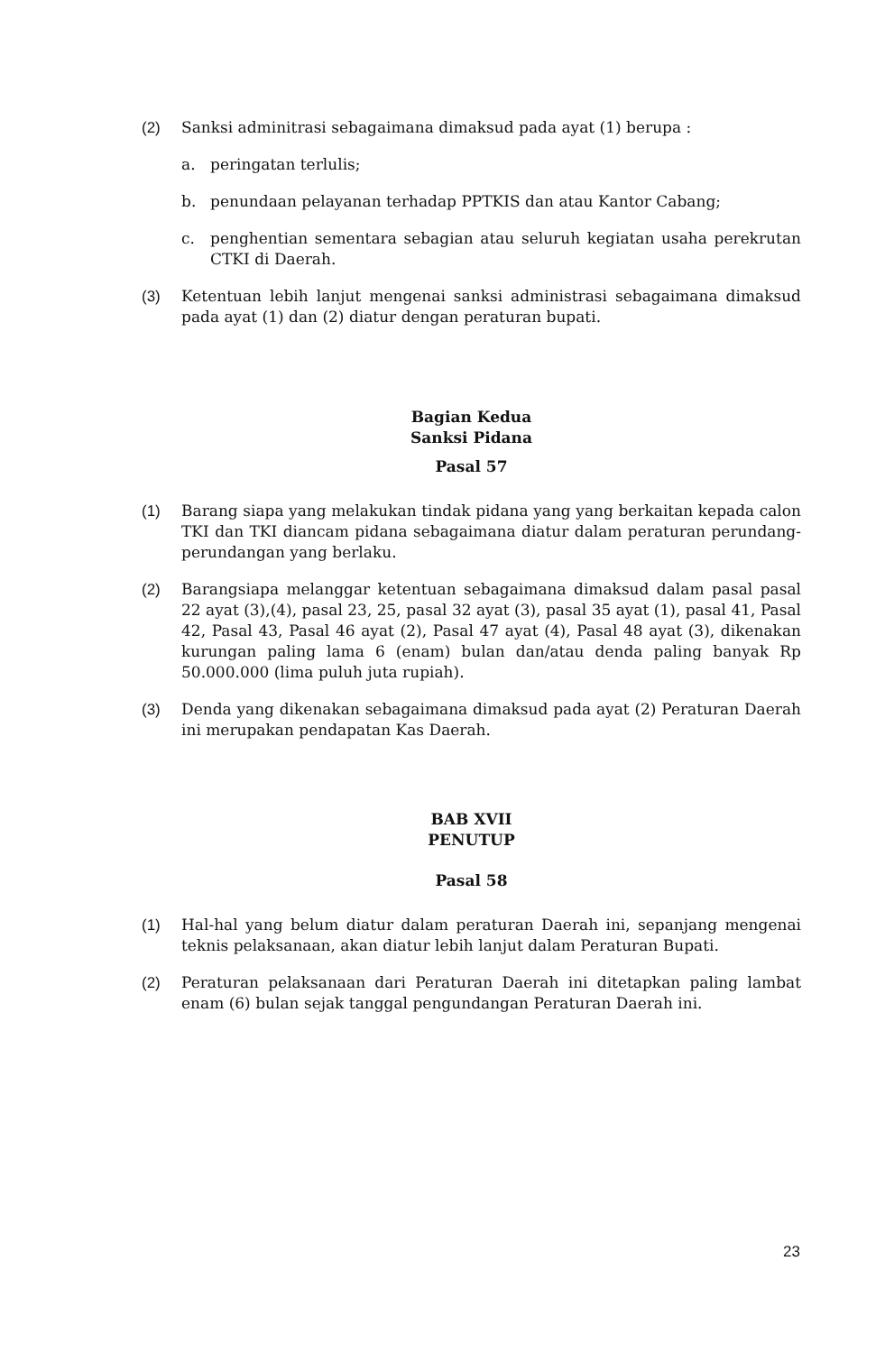(2) Sanksi adminitrasi sebagaimana dimaksud pada ayat (1) berupa :
a. peringatan terlulis;
b. penundaan pelayanan terhadap PPTKIS dan atau Kantor Cabang;
c. penghentian sementara sebagian atau seluruh kegiatan usaha perekrutan CTKI di Daerah.
(3) Ketentuan lebih lanjut mengenai sanksi administrasi sebagaimana dimaksud pada ayat (1) dan (2) diatur dengan peraturan bupati.
Bagian Kedua
Sanksi Pidana
Pasal 57
(1) Barang siapa yang melakukan tindak pidana yang yang berkaitan kepada calon TKI dan TKI diancam pidana sebagaimana diatur dalam peraturan perundang-perundangan yang berlaku.
(2) Barangsiapa melanggar ketentuan sebagaimana dimaksud dalam pasal pasal 22 ayat (3),(4), pasal 23, 25, pasal 32 ayat (3), pasal 35 ayat (1), pasal 41, Pasal 42, Pasal 43, Pasal 46 ayat (2), Pasal 47 ayat (4), Pasal 48 ayat (3), dikenakan kurungan paling lama 6 (enam) bulan dan/atau denda paling banyak Rp 50.000.000 (lima puluh juta rupiah).
(3) Denda yang dikenakan sebagaimana dimaksud pada ayat (2) Peraturan Daerah ini merupakan pendapatan Kas Daerah.
BAB XVII
PENUTUP
Pasal 58
(1) Hal-hal yang belum diatur dalam peraturan Daerah ini, sepanjang mengenai teknis pelaksanaan, akan diatur lebih lanjut dalam Peraturan Bupati.
(2) Peraturan pelaksanaan dari Peraturan Daerah ini ditetapkan paling lambat enam (6) bulan sejak tanggal pengundangan Peraturan Daerah ini.
23